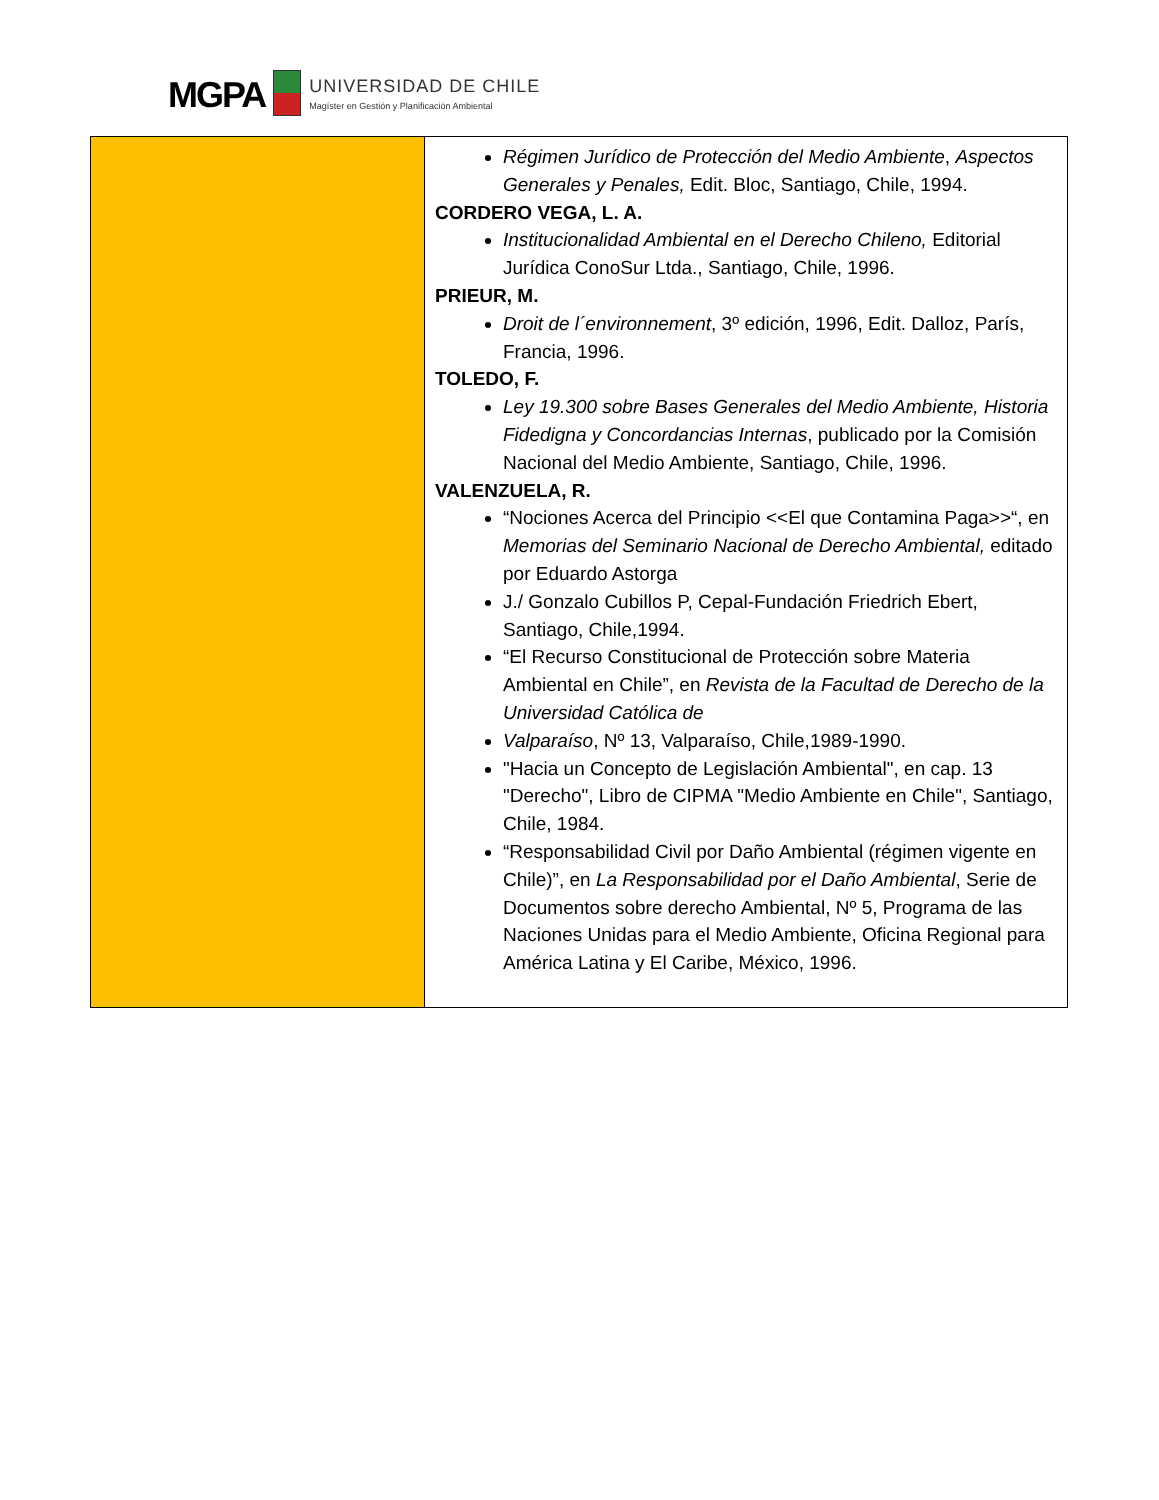MGPA
UNIVERSIDAD DE CHILE
Magíster en Gestión y Planificación Ambiental
| | Régimen Jurídico de Protección del Medio Ambiente , Aspectos Generales y Penales, Edit. Bloc, Santiago, Chile, 1994. CORDERO VEGA, L. A. Institucionalidad Ambiental en el Derecho Chileno, Editorial Jurídica ConoSur Ltda., Santiago, Chile, 1996. PRIEUR, M. Droit de l´environnement , 3º edición, 1996, Edit. Dalloz, París, Francia, 1996. TOLEDO, F. Ley 19.300 sobre Bases Generales del Medio Ambiente, Historia Fidedigna y Concordancias Internas , publicado por la Comisión Nacional del Medio Ambiente, Santiago, Chile, 1996. VALENZUELA, R. “Nociones Acerca del Principio <<El que Contamina Paga>>“, en Memorias del Seminario Nacional de Derecho Ambiental, editado por Eduardo Astorga J./ Gonzalo Cubillos P, Cepal-Fundación Friedrich Ebert, Santiago, Chile,1994. “El Recurso Constitucional de Protección sobre Materia Ambiental en Chile”, en Revista de la Facultad de Derecho de la Universidad Católica de Valparaíso , Nº 13, Valparaíso, Chile,1989-1990. "Hacia un Concepto de Legislación Ambiental", en cap. 13 "Derecho", Libro de CIPMA "Medio Ambiente en Chile", Santiago, Chile, 1984. “Responsabilidad Civil por Daño Ambiental (régimen vigente en Chile)”, en La Responsabilidad por el Daño Ambiental , Serie de Documentos sobre derecho Ambiental, Nº 5, Programa de las Naciones Unidas para el Medio Ambiente, Oficina Regional para América Latina y El Caribe, México, 1996. |